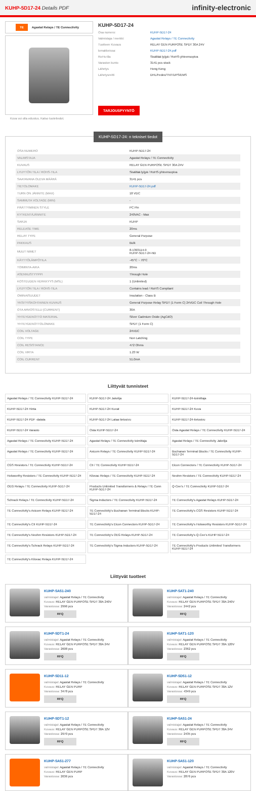KUHP-5D17-24 Details PDF
infinity-electronic
TE Agastat Relays / TE Connectivity
Kuva voi olla edustus. Katso tuotetiedot.
KUHP-5D17-24
Osa numero: KUHP-5D17-24 Valmistaja / merkki: Agastat Relays / TE Connectivity Tuotteen Kuvaus RELAY GEN PURPOSE SPDT 30A 24V lomakkeissa: KUHP-5D17-24.pdf RoHs-tila Sisältää lyijyä / RoHS-yhteensopiva Varaston kunto 3141 pcs stock Lähetys Hong Kong Lähetysreitti DHL/Fedex/TNT/UPS/EMS
TARJOUSPYYNTÖ
KUHP-5D17-24: n tekniset tiedot
| OSA NUMERO | KUHP-5D17-24 |
| VALMISTAJA | Agastat Relays / TE Connectivity |
| KUVAUS | RELAY GEN PURPOSE SPDT 30A 24V |
| LYIJYTÖN TILA / ROHS-TILA | Sisältää lyijyä / RoHS-yhteensopiva |
| SAATAVANA OLEVA MÄÄRÄ | 3141 pcs |
| TIETOLOMAKE | KUHP-5D17-24.pdf |
| TURN ON JÄNNITE (MAX) | 18 VDC |
| SAMMUTA VOLTAGE (MIN) | - |
| PÄÄTTYMINEN STYLE | PC Pin |
| KYTKENTÄJÄNNITE | 240VAC - Max |
| SARJA | KUHP |
| RELEASE TIME | 20ms |
| RELAY TYPE | General Purpose |
| PAKKAUS | Bulk |
| MUUT NIMET | 8-1393114-9 KUHP-5D17-24-ND |
| KÄYTTÖLÄMPÖTILA | -45°C ~ 70°C |
| TOIMINTA-AIKA | 20ms |
| ASENNUSTYYPPI | Through Hole |
| KOSTEUDEN HERKKYYS (MSL) | 1 (Unlimited) |
| LYIJYTÖN TILA / ROHS-TILA | Contains lead / RoHS Compliant |
| OMINAISUUDET | Insulation - Class B |
| YKSITYISKOHTAINEN KUVAUS | General Purpose Relay SPDT (1 Form C) 24VDC Coil Through Hole |
| OTA ARVOSTELU (CURRENT) | 30A |
| YHTEYDENOTTO MATERIAL | Silver Cadmium Oxide (AgCdO) |
| YHTEYDENOTTOLOMAKE | SPDT (1 Form C) |
| COIL VOLTAGE | 24VDC |
| COIL TYPE | Non Latching |
| COIL RESISTANCE | 472 Ohms |
| COIL VIRTA | 1.23 W |
| COIL CURRENT | 51.0mA |
Liittyvät tunnisteet
Agastat Relays / TE Connectivity KUHP-5D17-24
KUHP-5D17-24 Jakelija
KUHP-5D17-24-toimittaja
KUHP-5D17-24 Hinta
KUHP-5D17-24 Kuvat
KUHP-5D17-24 Kuva
KUHP-5D17-24 PDF -datata
KUHP-5D17-24 Lataa tietosivu
KUHP-5D17-24-tietosivu
KUHP-5D17-24 Varasto
Osta KUHP-5D17-24
Osta Agastat Relays / TE Connectivity KUHP-5D17-24
Agastat Relays / TE Connectivity KUHP-5D17-24
Agastat Relays / TE Connectivity toimittaja
Agastat Relays / TE Connectivity Jakelija
Agastat Relays / TE Connectivity KUHP-5D17-24
Axicom Relays / TE Connectivity KUHP-5D17-24
Buchanan Terminal Blocks / TE Connectivity KUHP-5D17-24
CGS Resistors / TE Connectivity KUHP-5D17-24
CII / TE Connectivity KUHP-5D17-24
Elcon Connectors / TE Connectivity KUHP-5D17-24
Holsworthy Resistors / TE Connectivity KUHP-5D17-24
Kilovac Relays / TE Connectivity KUHP-5D17-24
Neohm Resistors / TE Connectivity KUHP-5D17-24
OEG Relays / TE Connectivity KUHP-5D17-24
Products Unlimited Transformers & Relays / TE Conn KUHP-5D17-24
Q-Cee's / TE Connectivity KUHP-5D17-24
Schrack Relays / TE Connectivity KUHP-5D17-24
Sigma Inductors / TE Connectivity KUHP-5D17-24
TE Connectivity's Agastat Relays KUHP-5D17-24
TE Connectivity's Axicom Relays KUHP-5D17-24
TE Connectivity's Buchanan Terminal Blocks KUHP-5D17-24
TE Connectivity's CGS Resistors KUHP-5D17-24
TE Connectivity's CII KUHP-5D17-24
TE Connectivity's Elcon Connectors KUHP-5D17-24
TE Connectivity's Holsworthy Resistors KUHP-5D17-24
TE Connectivity's Neohm Resistors KUHP-5D17-24
TE Connectivity's OEG Relays KUHP-5D17-24
TE Connectivity's Q-Cee's KUHP-5D17-24
TE Connectivity's Schrack Relays KUHP-5D17-24
TE Connectivity's Sigma Inductors KUHP-5D17-24
TE Connectivity's Products Unlimited Transformers KUHP-5D17-24
TE Connectivity's Kilovac Relays KUHP-5D17-24
Liittyvät tuotteet
KUHP-5A51-240
valmistajat: Agastat Relays / TE Connectivity
Kuvaus: RELAY GEN PURPOSE SPDT 30A 240V
Varastossa: 2996 pcs
RFQ
KUHP-5AT1-240
valmistajat: Agastat Relays / TE Connectivity
Kuvaus: RELAY GEN PURPOSE SPDT 30A 240V
Varastossa: 2442 pcs
RFQ
KUHP-5DT1-24
valmistajat: Agastat Relays / TE Connectivity
Kuvaus: RELAY GEN PURPOSE SPDT 30A 24V
Varastossa: 2608 pcs
RFQ
KUHP-5AT1-120
valmistajat: Agastat Relays / TE Connectivity
Kuvaus: RELAY GEN PURPOSE SPDT 30A 120V
Varastossa: 2362 pcs
RFQ
KUHP-5D11-12
valmistajat: Agastat Relays / TE Connectivity
Kuvaus: RELAY GEN PURP
Varastossa: 3478 pcs
RFQ
KUHP-5D51-12
valmistajat: Agastat Relays / TE Connectivity
Kuvaus: RELAY GEN PURPOSE SPDT 30A 12V
Varastossa: 4349 pcs
RFQ
KUHP-5DT1-12
valmistajat: Agastat Relays / TE Connectivity
Kuvaus: RELAY GEN PURPOSE SPDT 30A 12V
Varastossa: 2970 pcs
RFQ
KUHP-5A51-24
valmistajat: Agastat Relays / TE Connectivity
Kuvaus: RELAY GEN PURPOSE SPDT 30A 24V
Varastossa: 2435 pcs
RFQ
KUHP-5A51-277
valmistajat: Agastat Relays / TE Connectivity
Kuvaus: RELAY GEN PURP
Varastossa: 2636 pcs
KUHP-5A51-120
valmistajat: Agastat Relays / TE Connectivity
Kuvaus: RELAY GEN PURPOSE SPDT 30A 120V
Varastossa: 2876 pcs